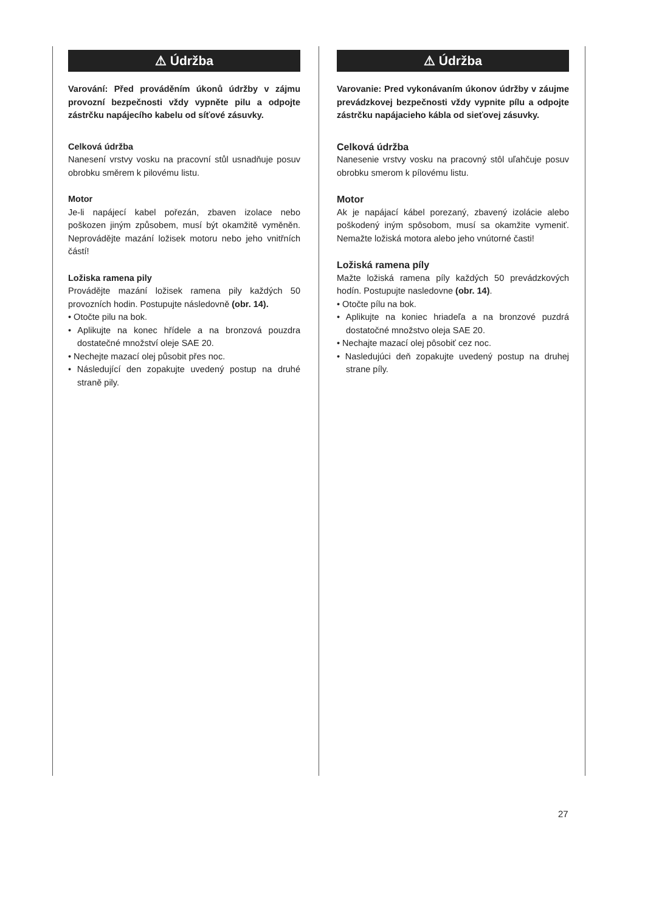⚠ Údržba
Varování: Před prováděním úkonů údržby v zájmu provozní bezpečnosti vždy vypněte pilu a odpojte zástrčku napájecího kabelu od síťové zásuvky.
Celková údržba
Nanesení vrstvy vosku na pracovní stůl usnadňuje posuv obrobku směrem k pilovému listu.
Motor
Je-li napájecí kabel pořezán, zbaven izolace nebo poškozen jiným způsobem, musí být okamžitě vyměněn. Neprovádějte mazání ložisek motoru nebo jeho vnitřních částí!
Ložiska ramena pily
Provádějte mazání ložisek ramena pily každých 50 provozních hodin. Postupujte následovně (obr. 14).
• Otočte pilu na bok.
• Aplikujte na konec hřídele a na bronzová pouzdra dostatečné množství oleje SAE 20.
• Nechejte mazací olej působit přes noc.
• Následující den zopakujte uvedený postup na druhé straně pily.
⚠ Údržba
Varovanie: Pred vykonávaním úkonov údržby v záujme prevádzkovej bezpečnosti vždy vypnite pílu a odpojte zástrčku napájacieho kábla od sieťovej zásuvky.
Celková údržba
Nanesenie vrstvy vosku na pracovný stôl uľahčuje posuv obrobku smerom k pílovému listu.
Motor
Ak je napájací kábel porezaný, zbavený izolácie alebo poškodený iným spôsobom, musí sa okamžite vymeniť. Nemažte ložiská motora alebo jeho vnútorné časti!
Ložiská ramena píly
Mažte ložiská ramena píly každých 50 prevádzkových hodín. Postupujte nasledovne (obr. 14).
• Otočte pílu na bok.
• Aplikujte na koniec hriadeľa a na bronzové puzdrá dostatočné množstvo oleja SAE 20.
• Nechajte mazací olej pôsobiť cez noc.
• Nasledujúci deň zopakujte uvedený postup na druhej strane píly.
27